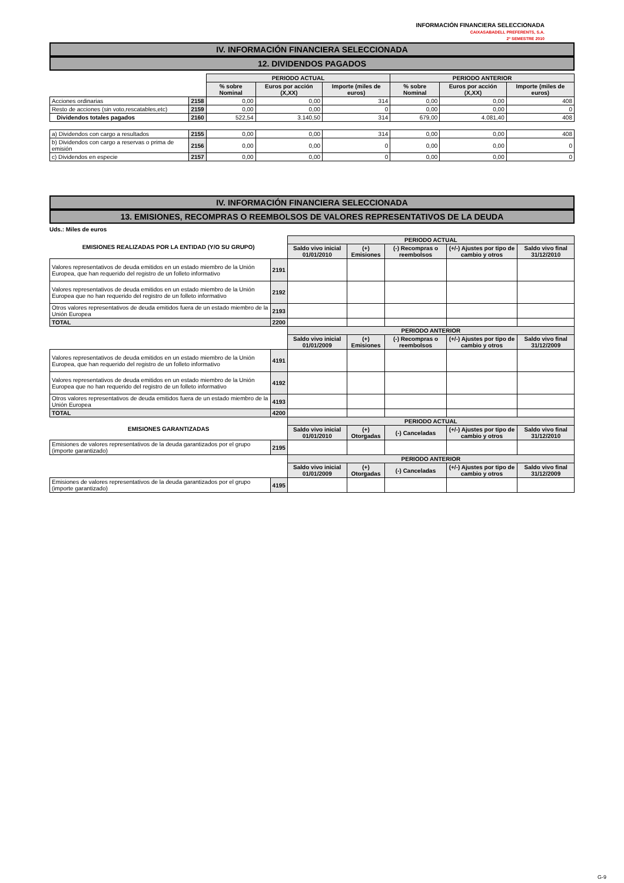INFORMACIÓN FINANCIERA SELECCIONADA
CAIXASABADELL PREFERENTS, S.A.
2º SEMESTRE 2010
IV. INFORMACIÓN FINANCIERA SELECCIONADA
12. DIVIDENDOS PAGADOS
| | | PERIODO ACTUAL | | | PERIODO ANTERIOR | | |
| | | % sobre Nominal | Euros por acción (X,XX) | Importe (miles de euros) | % sobre Nominal | Euros por acción (X,XX) | Importe (miles de euros) |
| Acciones ordinarias | 2158 | 0,00 | 0,00 | 314 | 0,00 | 0,00 | 408 |
| Resto de acciones (sin voto,rescatables,etc) | 2159 | 0,00 | 0,00 | 0 | 0,00 | 0,00 | 0 |
| Dividendos totales pagados | 2160 | 522,54 | 3.140,50 | 314 | 679,00 | 4.081,40 | 408 |
| a) Dividendos con cargo a resultados | 2155 | 0,00 | 0,00 | 314 | 0,00 | 0,00 | 408 |
| b) Dividendos con cargo a reservas o prima de emisión | 2156 | 0,00 | 0,00 | 0 | 0,00 | 0,00 | 0 |
| c) Dividendos en especie | 2157 | 0,00 | 0,00 | 0 | 0,00 | 0,00 | 0 |
IV. INFORMACIÓN FINANCIERA SELECCIONADA
13. EMISIONES, RECOMPRAS O REEMBOLSOS DE VALORES REPRESENTATIVOS DE LA DEUDA
Uds.: Miles de euros
| EMISIONES REALIZADAS POR LA ENTIDAD (Y/O SU GRUPO) | | PERIODO ACTUAL | | | | |
| | | Saldo vivo inicial 01/01/2010 | (+) Emisiones | (-) Recompras o reembolsos | (+/-) Ajustes por tipo de cambio y otros | Saldo vivo final 31/12/2010 |
| Valores representativos de deuda emitidos en un estado miembro de la Unión Europea, que han requerido del registro de un folleto informativo | 2191 | | | | | |
| Valores representativos de deuda emitidos en un estado miembro de la Unión Europea que no han requerido del registro de un folleto informativo | 2192 | | | | | |
| Otros valores representativos de deuda emitidos fuera de un estado miembro de la Unión Europea | 2193 | | | | | |
| TOTAL | 2200 | | | | | |
| | | PERIODO ANTERIOR | | | | |
| | | Saldo vivo inicial 01/01/2009 | (+) Emisiones | (-) Recompras o reembolsos | (+/-) Ajustes por tipo de cambio y otros | Saldo vivo final 31/12/2009 |
| Valores representativos de deuda emitidos en un estado miembro de la Unión Europea, que han requerido del registro de un folleto informativo | 4191 | | | | | |
| Valores representativos de deuda emitidos en un estado miembro de la Unión Europea que no han requerido del registro de un folleto informativo | 4192 | | | | | |
| Otros valores representativos de deuda emitidos fuera de un estado miembro de la Unión Europea | 4193 | | | | | |
| TOTAL | 4200 | | | | | |
| EMISIONES GARANTIZADAS | | PERIODO ACTUAL | | | | |
| | | Saldo vivo inicial 01/01/2010 | (+) Otorgadas | (-) Canceladas | (+/-) Ajustes por tipo de cambio y otros | Saldo vivo final 31/12/2010 |
| Emisiones de valores representativos de la deuda garantizados por el grupo (importe garantizado) | 2195 | | | | | |
| | | PERIODO ANTERIOR | | | | |
| | | Saldo vivo inicial 01/01/2009 | (+) Otorgadas | (-) Canceladas | (+/-) Ajustes por tipo de cambio y otros | Saldo vivo final 31/12/2009 |
| Emisiones de valores representativos de la deuda garantizados por el grupo (importe garantizado) | 4195 | | | | | |
G-9